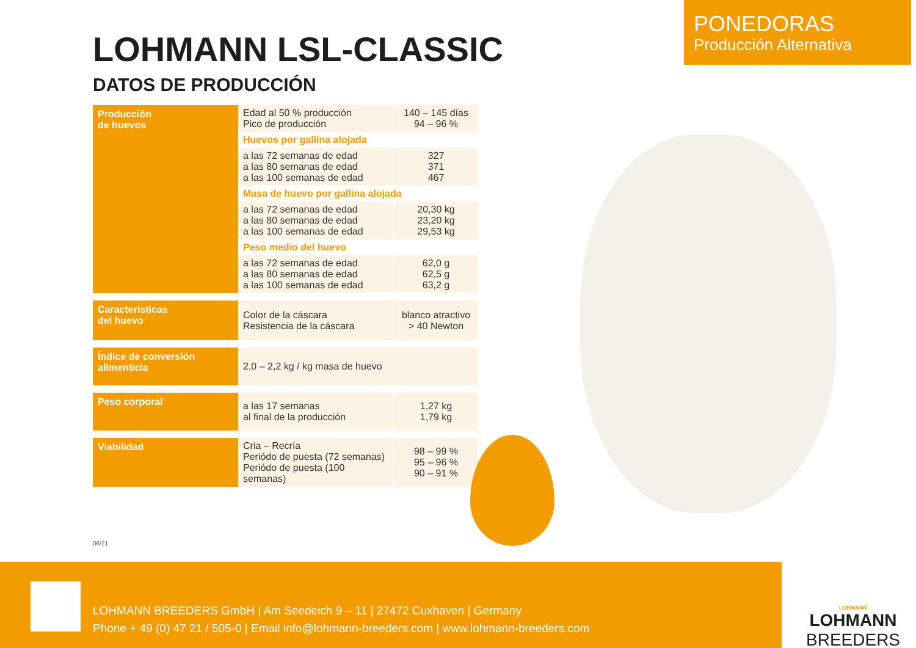PONEDORAS
Producción Alternativa
LOHMANN LSL-CLASSIC
DATOS DE PRODUCCIÓN
| Producción de huevos | Edad al 50 % producción Pico de producción | 140 – 145 días 94 – 96 % |
| | Huevos por gallina alojada | |
| | a las 72 semanas de edad a las 80 semanas de edad a las 100 semanas de edad | 327 371 467 |
| | Masa de huevo por gallina alojada | |
| | a las 72 semanas de edad a las 80 semanas de edad a las 100 semanas de edad | 20,30 kg 23,20 kg 29,53 kg |
| | Peso medio del huevo | |
| | a las 72 semanas de edad a las 80 semanas de edad a las 100 semanas de edad | 62,0 g 62,5 g 63,2 g |
| Caracteristicas del huevo | Color de la cáscara Resistencia de la cáscara | blanco atractivo > 40 Newton |
| Índice de conversión alimenticia | 2,0 – 2,2 kg / kg masa de huevo | |
| Peso corporal | a las 17 semanas al final de la producción | 1,27 kg 1,79 kg |
| Viabilidad | Cria – Recría Periódo de puesta (72 semanas) Periódo de puesta (100 semanas) | 98 – 99 % 95 – 96 % 90 – 91 % |
06/21
LOHMANN BREEDERS GmbH | Am Seedeich 9 – 11 | 27472 Cuxhaven | Germany
Phone + 49 (0) 47 21 / 505-0 | Email info@lohmann-breeders.com | www.lohmann-breeders.com
LOHMANN
LOHMANN
BREEDERS